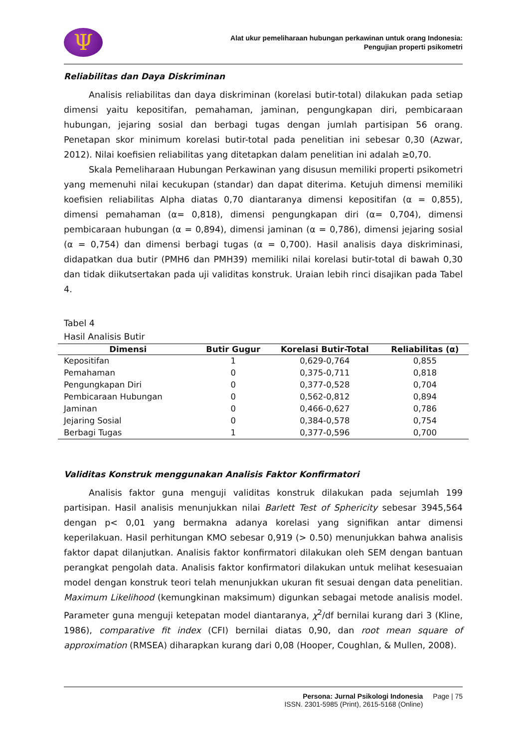Ψ
Alat ukur pemeliharaan hubungan perkawinan untuk orang Indonesia:
Pengujian properti psikometri
Reliabilitas dan Daya Diskriminan
Analisis reliabilitas dan daya diskriminan (korelasi butir-total) dilakukan pada setiap dimensi yaitu kepositifan, pemahaman, jaminan, pengungkapan diri, pembicaraan hubungan, jejaring sosial dan berbagi tugas dengan jumlah partisipan 56 orang. Penetapan skor minimum korelasi butir-total pada penelitian ini sebesar 0,30 (Azwar, 2012). Nilai koefisien reliabilitas yang ditetapkan dalam penelitian ini adalah ≥0,70.
Skala Pemeliharaan Hubungan Perkawinan yang disusun memiliki properti psikometri yang memenuhi nilai kecukupan (standar) dan dapat diterima. Ketujuh dimensi memiliki koefisien reliabilitas Alpha diatas 0,70 diantaranya dimensi kepositifan (α = 0,855), dimensi pemahaman (α= 0,818), dimensi pengungkapan diri (α= 0,704), dimensi pembicaraan hubungan (α = 0,894), dimensi jaminan (α = 0,786), dimensi jejaring sosial (α = 0,754) dan dimensi berbagi tugas (α = 0,700). Hasil analisis daya diskriminasi, didapatkan dua butir (PMH6 dan PMH39) memiliki nilai korelasi butir-total di bawah 0,30 dan tidak diikutsertakan pada uji validitas konstruk. Uraian lebih rinci disajikan pada Tabel 4.
Tabel 4
Hasil Analisis Butir
| Dimensi | Butir Gugur | Korelasi Butir-Total | Reliabilitas (α) |
| --- | --- | --- | --- |
| Kepositifan | 1 | 0,629-0,764 | 0,855 |
| Pemahaman | 0 | 0,375-0,711 | 0,818 |
| Pengungkapan Diri | 0 | 0,377-0,528 | 0,704 |
| Pembicaraan Hubungan | 0 | 0,562-0,812 | 0,894 |
| Jaminan | 0 | 0,466-0,627 | 0,786 |
| Jejaring Sosial | 0 | 0,384-0,578 | 0,754 |
| Berbagi Tugas | 1 | 0,377-0,596 | 0,700 |
Validitas Konstruk menggunakan Analisis Faktor Konfirmatori
Analisis faktor guna menguji validitas konstruk dilakukan pada sejumlah 199 partisipan. Hasil analisis menunjukkan nilai Barlett Test of Sphericity sebesar 3945,564 dengan p< 0,01 yang bermakna adanya korelasi yang signifikan antar dimensi keperilakuan. Hasil perhitungan KMO sebesar 0,919 (> 0.50) menunjukkan bahwa analisis faktor dapat dilanjutkan. Analisis faktor konfirmatori dilakukan oleh SEM dengan bantuan perangkat pengolah data. Analisis faktor konfirmatori dilakukan untuk melihat kesesuaian model dengan konstruk teori telah menunjukkan ukuran fit sesuai dengan data penelitian. Maximum Likelihood (kemungkinan maksimum) digunkan sebagai metode analisis model. Parameter guna menguji ketepatan model diantaranya, χ<sup>2</sup>/df bernilai kurang dari 3 (Kline, 1986), comparative fit index (CFI) bernilai diatas 0,90, dan root mean square of approximation (RMSEA) diharapkan kurang dari 0,08 (Hooper, Coughlan, & Mullen, 2008).
Persona: Jurnal Psikologi Indonesia
ISSN. 2301-5985 (Print), 2615-5168 (Online)
Page | 75